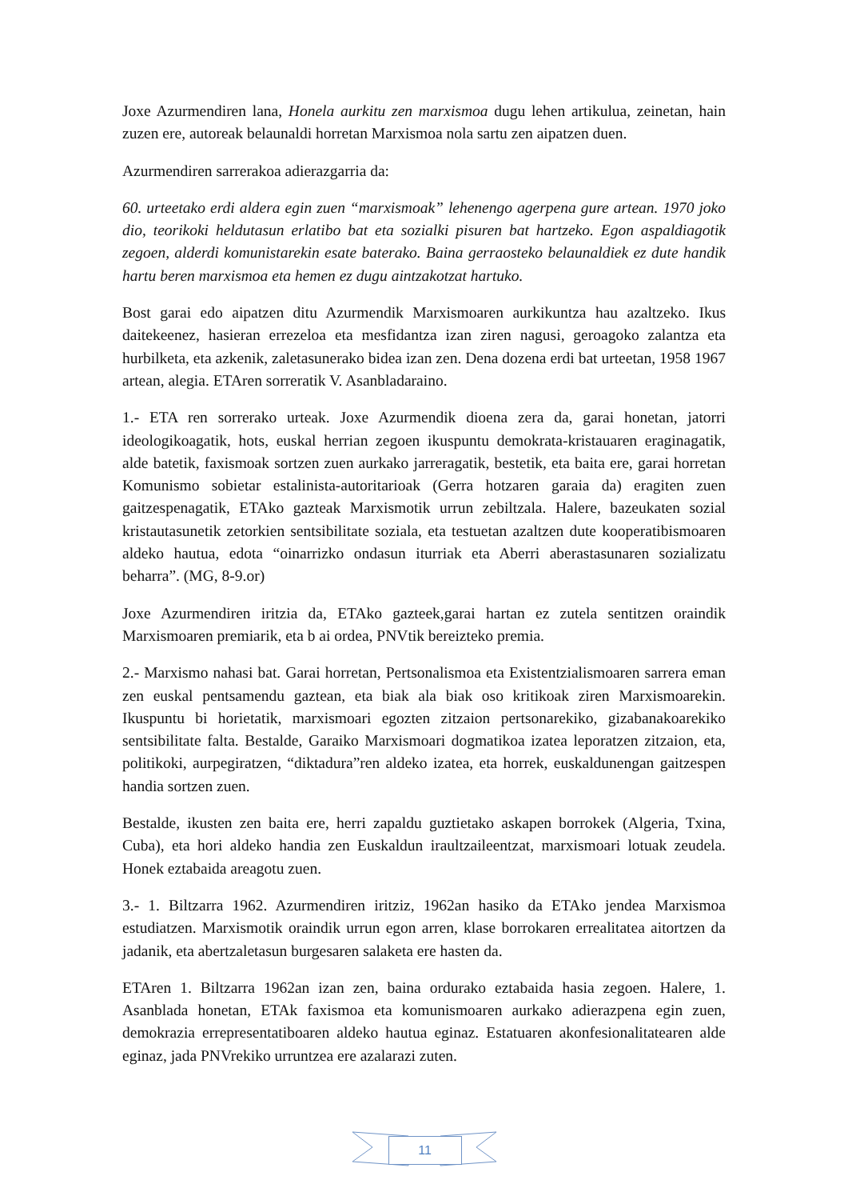Joxe Azurmendiren lana, Honela aurkitu zen marxismoa dugu lehen artikulua, zeinetan, hain zuzen ere, autoreak belaunaldi horretan Marxismoa nola sartu zen aipatzen duen.
Azurmendiren sarrerakoa adierazgarria da:
60. urteetako erdi aldera egin zuen “marxismoak” lehenengo agerpena gure artean. 1970 joko dio, teorikoki heldutasun erlatibo bat eta sozialki pisuren bat hartzeko. Egon aspaldiagotik zegoen, alderdi komunistarekin esate baterako. Baina gerraosteko belaunaldiek ez dute handik hartu beren marxismoa eta hemen ez dugu aintzakotzat hartuko.
Bost garai edo aipatzen ditu Azurmendik Marxismoaren aurkikuntza hau azaltzeko. Ikus daitekeenez, hasieran errezeloa eta mesfidantza izan ziren nagusi, geroagoko zalantza eta hurbilketa, eta azkenik, zaletasunerako bidea izan zen. Dena dozena erdi bat urteetan, 1958 1967 artean, alegia. ETAren sorreratik V. Asanbladaraino.
1.- ETA ren sorrerako urteak. Joxe Azurmendik dioena zera da, garai honetan, jatorri ideologikoagatik, hots, euskal herrian zegoen ikuspuntu demokrata-kristauaren eraginagatik, alde batetik, faxismoak sortzen zuen aurkako jarreragatik, bestetik, eta baita ere, garai horretan Komunismo sobietar estalinista-autoritarioak (Gerra hotzaren garaia da) eragiten zuen gaitzespenagatik, ETAko gazteak Marxismotik urrun zebiltzala. Halere, bazeukaten sozial kristautasunetik zetorkien sentsibilitate soziala, eta testuetan azaltzen dute kooperatibismoaren aldeko hautua, edota “oinarrizko ondasun iturriak eta Aberri aberastasunaren sozializatu beharra”. (MG, 8-9.or)
Joxe Azurmendiren iritzia da, ETAko gazteek,garai hartan ez zutela sentitzen oraindik Marxismoaren premiarik, eta b ai ordea, PNVtik bereizteko premia.
2.- Marxismo nahasi bat. Garai horretan, Pertsonalismoa eta Existentzialismoaren sarrera eman zen euskal pentsamendu gaztean, eta biak ala biak oso kritikoak ziren Marxismoarekin. Ikuspuntu bi horietatik, marxismoari egozten zitzaion pertsonarekiko, gizabanakoarekiko sentsibilitate falta. Bestalde, Garaiko Marxismoari dogmatikoa izatea leporatzen zitzaion, eta, politikoki, aurpegiratzen, “diktadura”ren aldeko izatea, eta horrek, euskaldunengan gaitzespen handia sortzen zuen.
Bestalde, ikusten zen baita ere, herri zapaldu guztietako askapen borrokek (Algeria, Txina, Cuba), eta hori aldeko handia zen Euskaldun iraultzaileentzat, marxismoari lotuak zeudela. Honek eztabaida areagotu zuen.
3.- 1. Biltzarra 1962. Azurmendiren iritziz, 1962an hasiko da ETAko jendea Marxismoa estudiatzen. Marxismotik oraindik urrun egon arren, klase borrokaren errealitatea aitortzen da jadanik, eta abertzaletasun burgesaren salaketa ere hasten da.
ETAren 1. Biltzarra 1962an izan zen, baina ordurako eztabaida hasia zegoen. Halere, 1. Asanblada honetan, ETAk faxismoa eta komunismoaren aurkako adierazpena egin zuen, demokrazia errepresentatiboaren aldeko hautua eginaz. Estatuaren akonfesionalitatearen alde eginaz, jada PNVrekiko urruntzea ere azalarazi zuten.
11